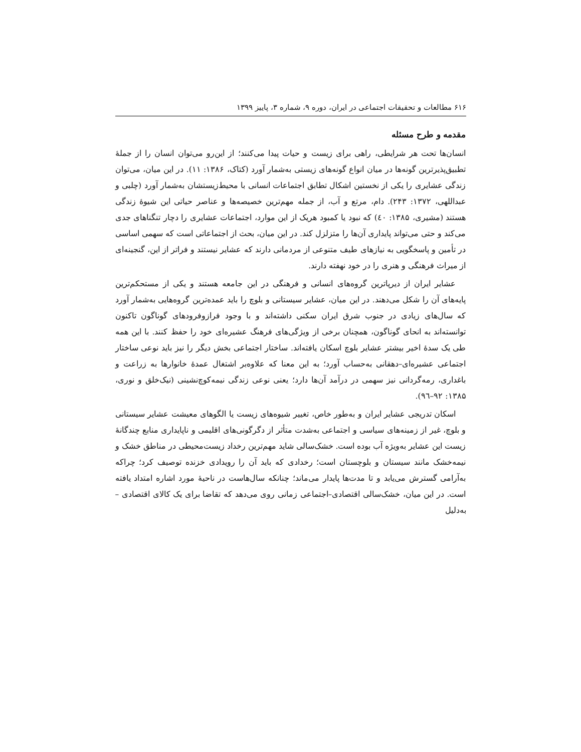۶۱۶ مطالعات و تحقیقات اجتماعی در ایران، دوره ۹، شماره ۳، پاییز ۱۳۹۹
مقدمه و طرح مسئله
انسان‌ها تحت هر شرایطی، راهی برای زیست و حیات پیدا می‌کنند؛ از این‌رو می‌توان انسان را از جملهٔ تطبیق‌پذیرترین گونه‌ها در میان انواع گونه‌های زیستی به‌شمار آورد (کتاک، ۱۳۸۶: ۱۱). در این میان، می‌توان زندگی عشایری را یکی از نخستین اشکال تطابق اجتماعات انسانی با محیط‌زیستشان به‌شمار آورد (چلبی و عبداللهی، ۱۳۷۲: ۲۴۳). دام، مرتع و آب، از جمله مهم‌ترین خصیصه‌ها و عناصر حیاتی این شیوهٔ زندگی هستند (مشیری، ۱۳۸۵: ٤٠) که نبود یا کمبود هریک از این موارد، اجتماعات عشایری را دچار تنگناهای جدی می‌کند و حتی می‌تواند پایداری آن‌ها را متزلزل کند. در این میان، بحث از اجتماعاتی است که سهمی اساسی در تأمین و پاسخگویی به نیازهای طیف متنوعی از مردمانی دارند که عشایر نیستند و فراتر از این، گنجینه‌ای از میراث فرهنگی و هنری را در خود نهفته دارند.
عشایر ایران از دیرپاترین گروه‌های انسانی و فرهنگی در این جامعه هستند و یکی از مستحکم‌ترین پایه‌های آن را شکل می‌دهند. در این میان، عشایر سیستانی و بلوچ را باید عمده‌ترین گروه‌هایی به‌شمار آورد که سال‌های زیادی در جنوب شرق ایران سکنی داشته‌اند و با وجود فرازوفرودهای گوناگون تاکنون توانسته‌اند به انحای گوناگون، همچنان برخی از ویژگی‌های فرهنگ عشیره‌ای خود را حفظ کنند. با این همه طی یک سدهٔ اخیر بیشتر عشایر بلوچ اسکان یافته‌اند. ساختار اجتماعی بخش دیگر را نیز باید نوعی ساختار اجتماعی عشیره‌ای–دهقانی به‌حساب آورد؛ به این معنا که علاوه‌بر اشتغال عمدهٔ خانوارها به زراعت و باغداری، رمه‌گردانی نیز سهمی در درآمد آن‌ها دارد؛ یعنی نوعی زندگی نیمه‌کوچ‌نشینی (نیک‌خلق و نوری، ۱۳۸۵: ۹۲–۹٦).
اسکان تدریجی عشایر ایران و به‌طور خاص، تغییر شیوه‌های زیست یا الگوهای معیشت عشایر سیستانی و بلوچ، غیر از زمینه‌های سیاسی و اجتماعی به‌شدت متأثر از دگرگونی‌های اقلیمی و ناپایداری منابع چندگانهٔ زیست این عشایر به‌ویژه آب بوده است. خشک‌سالی شاید مهم‌ترین رخداد زیست‌محیطی در مناطق خشک و نیمه‌خشک مانند سیستان و بلوچستان است؛ رخدادی که باید آن را رویدادی خزنده توصیف کرد؛ چراکه به‌آرامی گسترش می‌یابد و تا مدت‌ها پایدار می‌ماند؛ چنانکه سال‌هاست در ناحیهٔ مورد اشاره امتداد یافته است. در این میان، خشک‌سالی اقتصادی–اجتماعی زمانی روی می‌دهد که تقاضا برای یک کالای اقتصادی – به‌دلیل